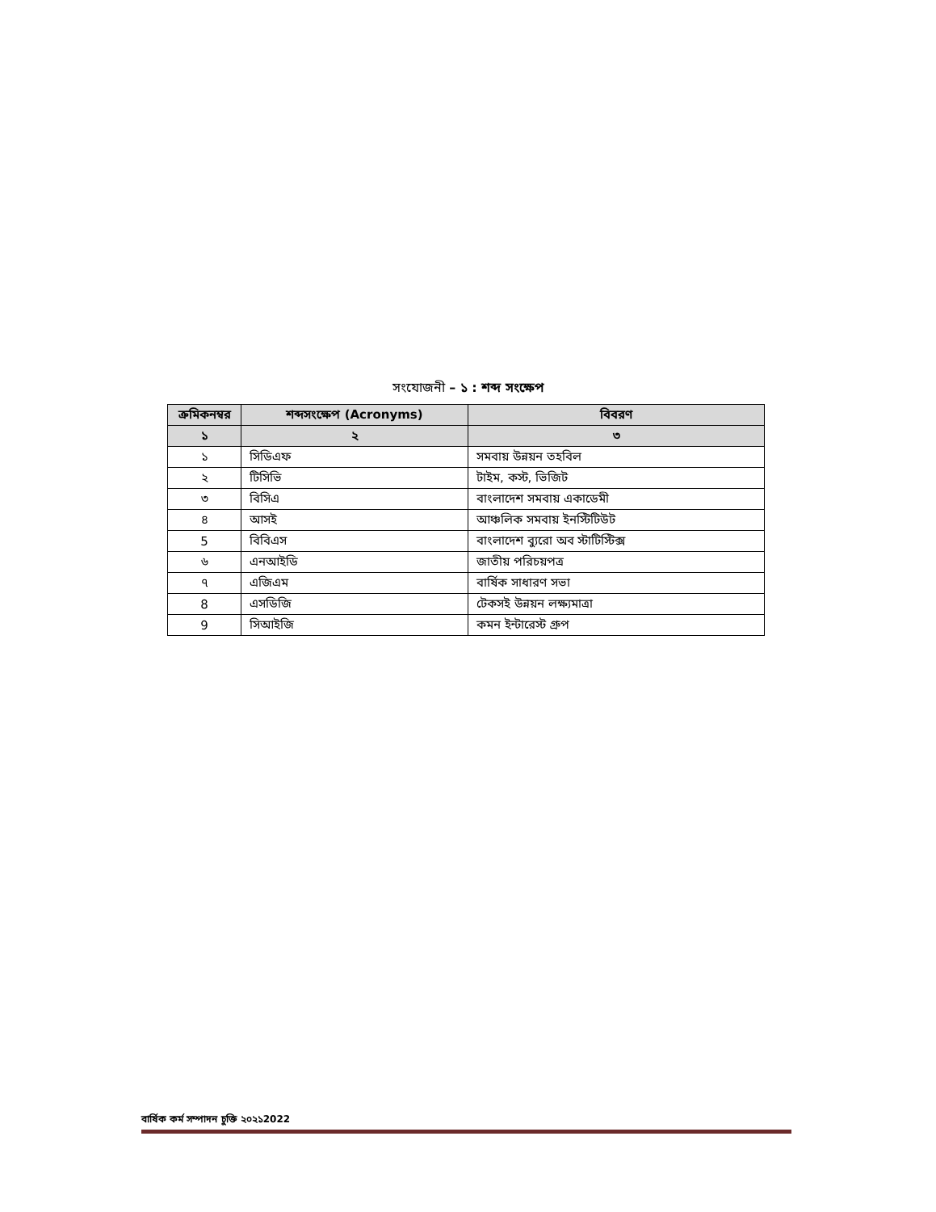সংযোজনী – ১ : শব্দ সংক্ষেপ
| ক্রমিকনম্বর | শব্দসংক্ষেপ (Acronyms) | বিবরণ |
| --- | --- | --- |
| ১ | ২ | ৩ |
| ১ | সিডিএফ | সমবায় উন্নয়ন তহবিল |
| ২ | টিসিভি | টাইম, কস্ট, ভিজিট |
| ৩ | বিসিএ | বাংলাদেশ সমবায় একাডেমী |
| ৪ | আসই | আঞ্চলিক সমবায় ইনস্টিটিউট |
| 5 | বিবিএস | বাংলাদেশ ব্যুরো অব স্টাটিস্টিক্স |
| ৬ | এনআইডি | জাতীয় পরিচয়পত্র |
| ৭ | এজিএম | বার্ষিক সাধারণ সভা |
| 8 | এসডিজি | টেকসই উন্নয়ন লক্ষ্যমাত্রা |
| 9 | সিআইজি | কমন ইন্টারেস্ট গ্রুপ |
বার্ষিক কর্ম সম্পাদন চুক্তি ২০২১2022